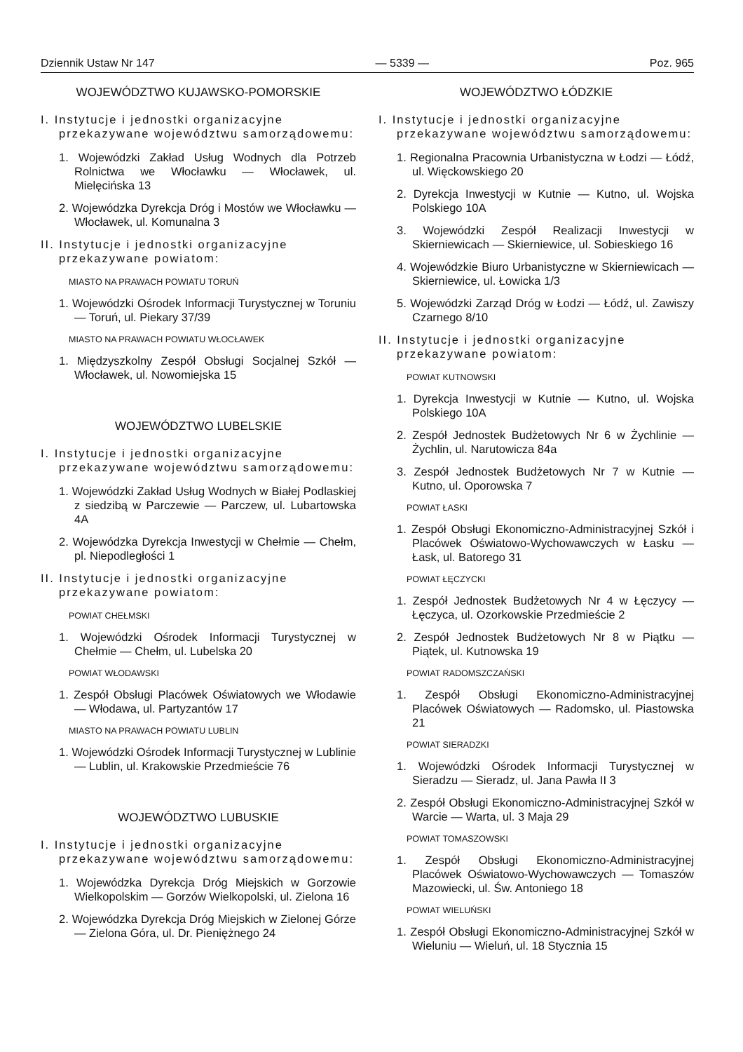Dziennik Ustaw Nr 147 — 5339 — Poz. 965
WOJEWÓDZTWO KUJAWSKO-POMORSKIE
I. Instytucje i jednostki organizacyjne przekazywane województwu samorządowemu:
1. Wojewódzki Zakład Usług Wodnych dla Potrzeb Rolnictwa we Włocławku — Włocławek, ul. Mielęcińska 13
2. Wojewódzka Dyrekcja Dróg i Mostów we Włocławku — Włocławek, ul. Komunalna 3
II. Instytucje i jednostki organizacyjne przekazywane powiatom:
MIASTO NA PRAWACH POWIATU TORUŃ
1. Wojewódzki Ośrodek Informacji Turystycznej w Toruniu — Toruń, ul. Piekary 37/39
MIASTO NA PRAWACH POWIATU WŁOCŁAWEK
1. Międzyszkolny Zespół Obsługi Socjalnej Szkół — Włocławek, ul. Nowomiejska 15
WOJEWÓDZTWO LUBELSKIE
I. Instytucje i jednostki organizacyjne przekazywane województwu samorządowemu:
1. Wojewódzki Zakład Usług Wodnych w Białej Podlaskiej z siedzibą w Parczewie — Parczew, ul. Lubartowska 4A
2. Wojewódzka Dyrekcja Inwestycji w Chełmie — Chełm, pl. Niepodległości 1
II. Instytucje i jednostki organizacyjne przekazywane powiatom:
POWIAT CHEŁMSKI
1. Wojewódzki Ośrodek Informacji Turystycznej w Chełmie — Chełm, ul. Lubelska 20
POWIAT WŁODAWSKI
1. Zespół Obsługi Placówek Oświatowych we Włodawie — Włodawa, ul. Partyzantów 17
MIASTO NA PRAWACH POWIATU LUBLIN
1. Wojewódzki Ośrodek Informacji Turystycznej w Lublinie — Lublin, ul. Krakowskie Przedmieście 76
WOJEWÓDZTWO LUBUSKIE
I. Instytucje i jednostki organizacyjne przekazywane województwu samorządowemu:
1. Wojewódzka Dyrekcja Dróg Miejskich w Gorzowie Wielkopolskim — Gorzów Wielkopolski, ul. Zielona 16
2. Wojewódzka Dyrekcja Dróg Miejskich w Zielonej Górze — Zielona Góra, ul. Dr. Pieniężnego 24
WOJEWÓDZTWO ŁÓDZKIE
I. Instytucje i jednostki organizacyjne przekazywane województwu samorządowemu:
1. Regionalna Pracownia Urbanistyczna w Łodzi — Łódź, ul. Więckowskiego 20
2. Dyrekcja Inwestycji w Kutnie — Kutno, ul. Wojska Polskiego 10A
3. Wojewódzki Zespół Realizacji Inwestycji w Skierniewicach — Skierniewice, ul. Sobieskiego 16
4. Wojewódzkie Biuro Urbanistyczne w Skierniewicach — Skierniewice, ul. Łowicka 1/3
5. Wojewódzki Zarząd Dróg w Łodzi — Łódź, ul. Zawiszy Czarnego 8/10
II. Instytucje i jednostki organizacyjne przekazywane powiatom:
POWIAT KUTNOWSKI
1. Dyrekcja Inwestycji w Kutnie — Kutno, ul. Wojska Polskiego 10A
2. Zespół Jednostek Budżetowych Nr 6 w Żychlinie — Żychlin, ul. Narutowicza 84a
3. Zespół Jednostek Budżetowych Nr 7 w Kutnie — Kutno, ul. Oporowska 7
POWIAT ŁASKI
1. Zespół Obsługi Ekonomiczno-Administracyjnej Szkół i Placówek Oświatowo-Wychowawczych w Łasku — Łask, ul. Batorego 31
POWIAT ŁĘCZYCKI
1. Zespół Jednostek Budżetowych Nr 4 w Łęczycy — Łęczyca, ul. Ozorkowskie Przedmieście 2
2. Zespół Jednostek Budżetowych Nr 8 w Piątku — Piątek, ul. Kutnowska 19
POWIAT RADOMSZCZAŃSKI
1. Zespół Obsługi Ekonomiczno-Administracyjnej Placówek Oświatowych — Radomsko, ul. Piastowska 21
POWIAT SIERADZKI
1. Wojewódzki Ośrodek Informacji Turystycznej w Sieradzu — Sieradz, ul. Jana Pawła II 3
2. Zespół Obsługi Ekonomiczno-Administracyjnej Szkół w Warcie — Warta, ul. 3 Maja 29
POWIAT TOMASZOWSKI
1. Zespół Obsługi Ekonomiczno-Administracyjnej Placówek Oświatowo-Wychowawczych — Tomaszów Mazowiecki, ul. Św. Antoniego 18
POWIAT WIELUŃSKI
1. Zespół Obsługi Ekonomiczno-Administracyjnej Szkół w Wieluniu — Wieluń, ul. 18 Stycznia 15